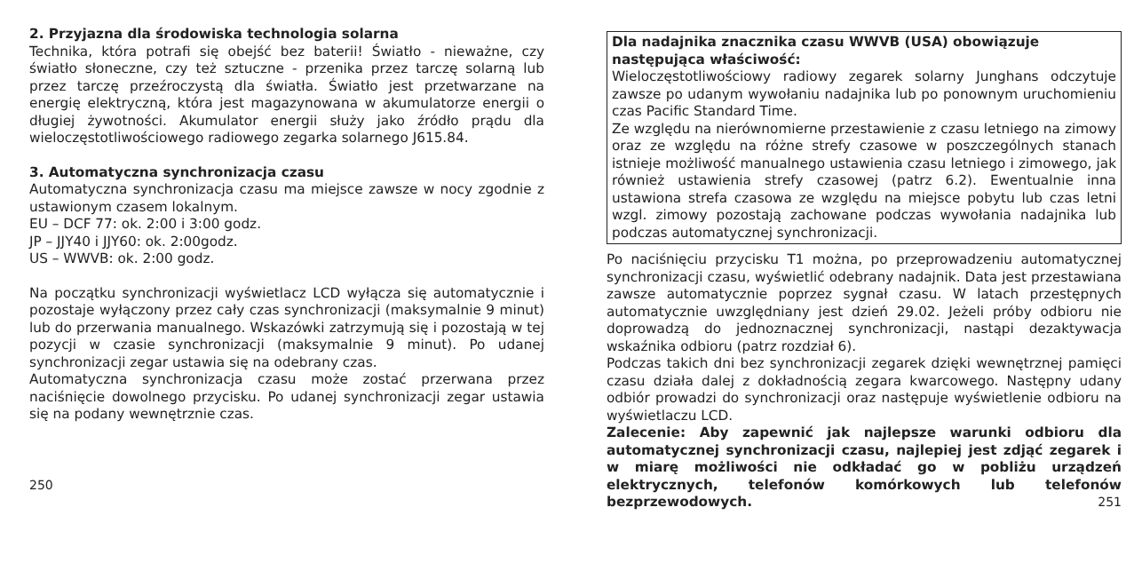2. Przyjazna dla środowiska technologia solarna
Technika, która potrafi się obejść bez baterii! Światło - nieważne, czy światło słoneczne, czy też sztuczne - przenika przez tarczę solarną lub przez tarczę przeźroczystą dla światła. Światło jest przetwarzane na energię elektryczną, która jest magazynowana w akumulatorze energii o długiej żywotności. Akumulator energii służy jako źródło prądu dla wieloczęstotliwościowego radiowego zegarka solarnego J615.84.
3. Automatyczna synchronizacja czasu
Automatyczna synchronizacja czasu ma miejsce zawsze w nocy zgodnie z ustawionym czasem lokalnym.
EU – DCF 77: ok. 2:00 i 3:00 godz.
JP – JJY40 i JJY60: ok. 2:00godz.
US – WWVB: ok. 2:00 godz.
Na początku synchronizacji wyświetlacz LCD wyłącza się automatycznie i pozostaje wyłączony przez cały czas synchronizacji (maksymalnie 9 minut) lub do przerwania manualnego. Wskazówki zatrzymują się i pozostają w tej pozycji w czasie synchronizacji (maksymalnie 9 minut). Po udanej synchronizacji zegar ustawia się na odebrany czas.
Automatyczna synchronizacja czasu może zostać przerwana przez naciśnięcie dowolnego przycisku. Po udanej synchronizacji zegar ustawia się na podany wewnętrznie czas.
250
Dla nadajnika znacznika czasu WWVB (USA) obowiązuje następująca właściwość:
Wieloczęstotliwościowy radiowy zegarek solarny Junghans odczytuje zawsze po udanym wywołaniu nadajnika lub po ponownym uruchomieniu czas Pacific Standard Time.
Ze względu na nierównomierne przestawienie z czasu letniego na zimowy oraz ze względu na różne strefy czasowe w poszczególnych stanach istnieje możliwość manualnego ustawienia czasu letniego i zimowego, jak również ustawienia strefy czasowej (patrz 6.2). Ewentualnie inna ustawiona strefa czasowa ze względu na miejsce pobytu lub czas letni wzgl. zimowy pozostają zachowane podczas wywołania nadajnika lub podczas automatycznej synchronizacji.
Po naciśnięciu przycisku T1 można, po przeprowadzeniu automatycznej synchronizacji czasu, wyświetlić odebrany nadajnik. Data jest przestawiana zawsze automatycznie poprzez sygnał czasu. W latach przestępnych automatycznie uwzględniany jest dzień 29.02. Jeżeli próby odbioru nie doprowadzą do jednoznacznej synchronizacji, nastąpi dezaktywacja wskaźnika odbioru (patrz rozdział 6).
Podczas takich dni bez synchronizacji zegarek dzięki wewnętrznej pamięci czasu działa dalej z dokładnością zegara kwarcowego. Następny udany odbiór prowadzi do synchronizacji oraz następuje wyświetlenie odbioru na wyświetlaczu LCD.
Zalecenie: Aby zapewnić jak najlepsze warunki odbioru dla automatycznej synchronizacji czasu, najlepiej jest zdjąć zegarek i w miarę możliwości nie odkładać go w pobliżu urządzeń elektrycznych, telefonów komórkowych lub telefonów bezprzewodowych. 251